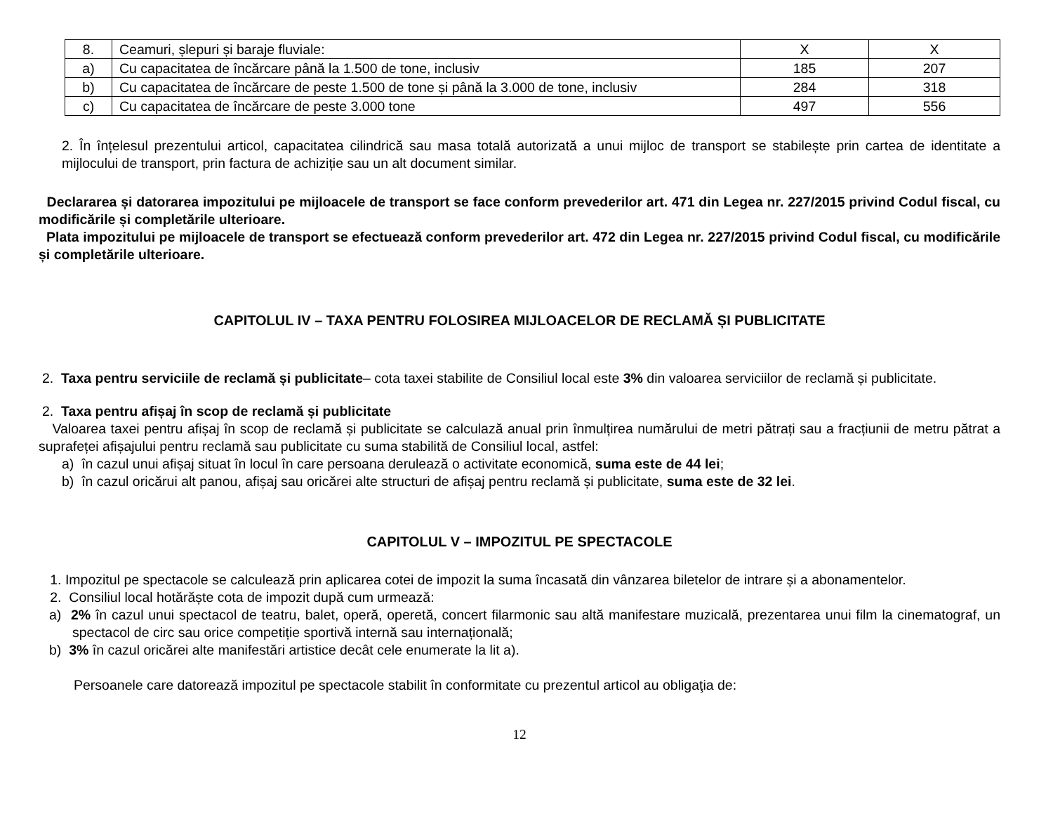| 8. | Ceamuri, șlepuri și baraje fluviale: | X | X |
| a) | Cu capacitatea de încărcare până la 1.500 de tone, inclusiv | 185 | 207 |
| b) | Cu capacitatea de încărcare de peste 1.500 de tone și până la 3.000 de tone, inclusiv | 284 | 318 |
| c) | Cu capacitatea de încărcare de peste 3.000 tone | 497 | 556 |
2. În înțelesul prezentului articol, capacitatea cilindrică sau masa totală autorizată a unui mijloc de transport se stabilește prin cartea de identitate a mijlocului de transport, prin factura de achiziție sau un alt document similar.
Declararea și datorarea impozitului pe mijloacele de transport se face conform prevederilor art. 471 din Legea nr. 227/2015 privind Codul fiscal, cu modificările și completările ulterioare.
Plata impozitului pe mijloacele de transport se efectuează conform prevederilor art. 472 din Legea nr. 227/2015 privind Codul fiscal, cu modificările și completările ulterioare.
CAPITOLUL IV – TAXA PENTRU FOLOSIREA MIJLOACELOR DE RECLAMĂ ȘI PUBLICITATE
2. Taxa pentru serviciile de reclamă și publicitate– cota taxei stabilite de Consiliul local este 3% din valoarea serviciilor de reclamă și publicitate.
2. Taxa pentru afișaj în scop de reclamă și publicitate
Valoarea taxei pentru afișaj în scop de reclamă și publicitate se calculază anual prin înmulțirea numărului de metri pătrați sau a fracțiunii de metru pătrat a suprafeței afișajului pentru reclamă sau publicitate cu suma stabilită de Consiliul local, astfel:
a) în cazul unui afișaj situat în locul în care persoana derulează o activitate economică, suma este de 44 lei;
b) în cazul oricărui alt panou, afișaj sau oricărei alte structuri de afișaj pentru reclamă și publicitate, suma este de 32 lei.
CAPITOLUL V – IMPOZITUL PE SPECTACOLE
1. Impozitul pe spectacole se calculează prin aplicarea cotei de impozit la suma încasată din vânzarea biletelor de intrare și a abonamentelor.
2. Consiliul local hotărăște cota de impozit după cum urmează:
a) 2% în cazul unui spectacol de teatru, balet, operă, operetă, concert filarmonic sau altă manifestare muzicală, prezentarea unui film la cinematograf, un spectacol de circ sau orice competiție sportivă internă sau internațională;
b) 3% în cazul oricărei alte manifestări artistice decât cele enumerate la lit a).
Persoanele care datorează impozitul pe spectacole stabilit în conformitate cu prezentul articol au obligaţia de:
12